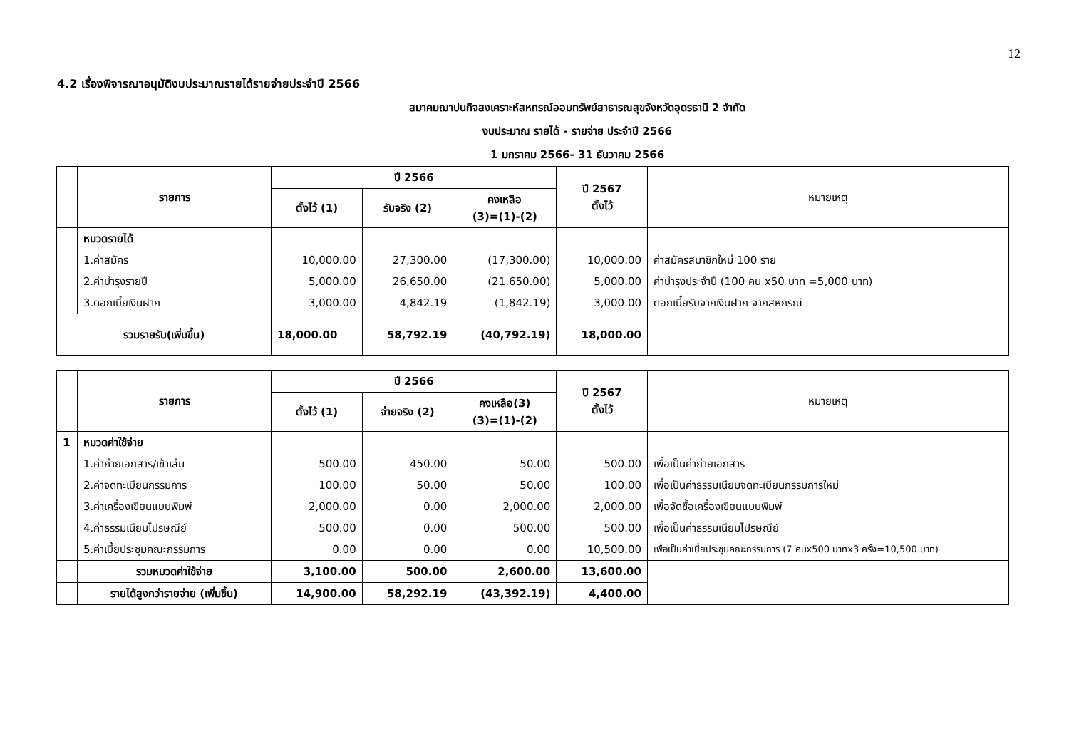12
4.2 เรื่องพิจารณาอนุมัติงบประมาณรายได้รายจ่ายประจำปี 2566
สมาคมฌาปนกิจสงเคราะห์สหกรณ์ออมทรัพย์สาธารณสุขจังหวัดอุดรธานี 2 จำกัด
งบประมาณ รายได้ - รายจ่าย ประจำปี 2566
1 มกราคม 2566- 31 ธันวาคม 2566
| | รายการ | ปี 2566 | | | ปี 2567 ตั้งไว้ | หมายเหตุ |
| --- | --- | --- | --- | --- | --- | --- |
| | | ตั้งไว้ (1) | รับจริง (2) | คงเหลือ (3)=(1)-(2) | | |
| | หมวดรายได้ | | | | | |
| | 1.ค่าสมัคร | 10,000.00 | 27,300.00 | (17,300.00) | 10,000.00 | ค่าสมัครสมาชิกใหม่ 100 ราย |
| | 2.ค่าบำรุงรายปี | 5,000.00 | 26,650.00 | (21,650.00) | 5,000.00 | ค่าบำรุงประจำปี (100 คน x50 บาท =5,000 บาท) |
| | 3.ดอกเบี้ยเงินฝาก | 3,000.00 | 4,842.19 | (1,842.19) | 3,000.00 | ดอกเบี้ยรับจากเงินฝาก จากสหกรณ์ |
| รวมรายรับ(เพิ่มขึ้น) | | 18,000.00 | 58,792.19 | (40,792.19) | 18,000.00 | |
| | รายการ | ปี 2566 | | | ปี 2567 ตั้งไว้ | หมายเหตุ |
| --- | --- | --- | --- | --- | --- | --- |
| | | ตั้งไว้ (1) | จ่ายจริง (2) | คงเหลือ(3) (3)=(1)-(2) | | |
| 1 | หมวดค่าใช้จ่าย | | | | | |
| | 1.ค่าถ่ายเอกสาร/เข้าเล่ม | 500.00 | 450.00 | 50.00 | 500.00 | เพื่อเป็นค่าถ่ายเอกสาร |
| | 2.ค่าจดทะเบียนกรรมการ | 100.00 | 50.00 | 50.00 | 100.00 | เพื่อเป็นค่าธรรมเนียมจดทะเบียนกรรมการใหม่ |
| | 3.ค่าเครื่องเขียนแบบพิมพ์ | 2,000.00 | 0.00 | 2,000.00 | 2,000.00 | เพื่อจัดซื้อเครื่องเขียนแบบพิมพ์ |
| | 4.ค่าธรรมเนียมไปรษณีย์ | 500.00 | 0.00 | 500.00 | 500.00 | เพื่อเป็นค่าธรรมเนียมไปรษณีย์ |
| | 5.ค่าเบี้ยประชุมคณะกรรมการ | 0.00 | 0.00 | 0.00 | 10,500.00 | เพื่อเป็นค่าเบี้ยประชุมคณะกรรมการ (7 คนx500 บาทx3 ครั้ง=10,500 บาท) |
| | รวมหมวดค่าใช้จ่าย | 3,100.00 | 500.00 | 2,600.00 | 13,600.00 | |
| | รายได้สูงกว่ารายจ่าย (เพิ่มขึ้น) | 14,900.00 | 58,292.19 | (43,392.19) | 4,400.00 | |